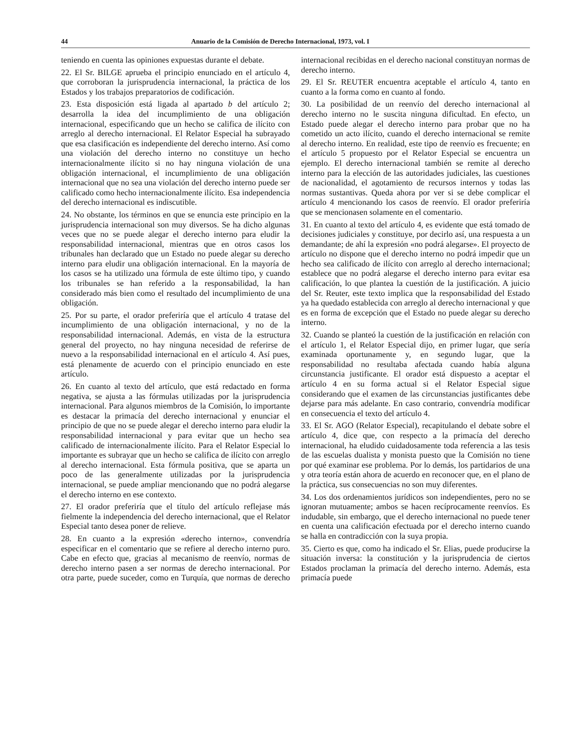44 Anuario de la Comisión de Derecho Internacional, 1973, vol. I
teniendo en cuenta las opiniones expuestas durante el debate.
22. El Sr. BILGE aprueba el principio enunciado en el artículo 4, que corroboran la jurisprudencia internacional, la práctica de los Estados y los trabajos preparatorios de codificación.
23. Esta disposición está ligada al apartado b del artículo 2; desarrolla la idea del incumplimiento de una obligación internacional, especificando que un hecho se califica de ilícito con arreglo al derecho internacional. El Relator Especial ha subrayado que esa clasificación es independiente del derecho interno. Así como una violación del derecho interno no constituye un hecho internacionalmente ilícito si no hay ninguna violación de una obligación internacional, el incumplimiento de una obligación internacional que no sea una violación del derecho interno puede ser calificado como hecho internacionalmente ilícito. Esa independencia del derecho internacional es indiscutible.
24. No obstante, los términos en que se enuncia este principio en la jurisprudencia internacional son muy diversos. Se ha dicho algunas veces que no se puede alegar el derecho interno para eludir la responsabilidad internacional, mientras que en otros casos los tribunales han declarado que un Estado no puede alegar su derecho interno para eludir una obligación internacional. En la mayoría de los casos se ha utilizado una fórmula de este último tipo, y cuando los tribunales se han referido a la responsabilidad, la han considerado más bien como el resultado del incumplimiento de una obligación.
25. Por su parte, el orador preferiría que el artículo 4 tratase del incumplimiento de una obligación internacional, y no de la responsabilidad internacional. Además, en vista de la estructura general del proyecto, no hay ninguna necesidad de referirse de nuevo a la responsabilidad internacional en el artículo 4. Así pues, está plenamente de acuerdo con el principio enunciado en este artículo.
26. En cuanto al texto del artículo, que está redactado en forma negativa, se ajusta a las fórmulas utilizadas por la jurisprudencia internacional. Para algunos miembros de la Comisión, lo importante es destacar la primacía del derecho internacional y enunciar el principio de que no se puede alegar el derecho interno para eludir la responsabilidad internacional y para evitar que un hecho sea calificado de internacionalmente ilícito. Para el Relator Especial lo importante es subrayar que un hecho se califica de ilícito con arreglo al derecho internacional. Esta fórmula positiva, que se aparta un poco de las generalmente utilizadas por la jurisprudencia internacional, se puede ampliar mencionando que no podrá alegarse el derecho interno en ese contexto.
27. El orador preferiría que el título del artículo reflejase más fielmente la independencia del derecho internacional, que el Relator Especial tanto desea poner de relieve.
28. En cuanto a la expresión «derecho interno», convendría especificar en el comentario que se refiere al derecho interno puro. Cabe en efecto que, gracias al mecanismo de reenvío, normas de derecho interno pasen a ser normas de derecho internacional. Por otra parte, puede suceder, como en Turquía, que normas de derecho internacional recibidas en el derecho nacional constituyan normas de derecho interno.
29. El Sr. REUTER encuentra aceptable el artículo 4, tanto en cuanto a la forma como en cuanto al fondo.
30. La posibilidad de un reenvío del derecho internacional al derecho interno no le suscita ninguna dificultad. En efecto, un Estado puede alegar el derecho interno para probar que no ha cometido un acto ilícito, cuando el derecho internacional se remite al derecho interno. En realidad, este tipo de reenvío es frecuente; en el artículo 5 propuesto por el Relator Especial se encuentra un ejemplo. El derecho internacional también se remite al derecho interno para la elección de las autoridades judiciales, las cuestiones de nacionalidad, el agotamiento de recursos internos y todas las normas sustantivas. Queda ahora por ver si se debe complicar el artículo 4 mencionando los casos de reenvío. El orador preferiría que se mencionasen solamente en el comentario.
31. En cuanto al texto del artículo 4, es evidente que está tomado de decisiones judiciales y constituye, por decirlo así, una respuesta a un demandante; de ahí la expresión «no podrá alegarse». El proyecto de artículo no dispone que el derecho interno no podrá impedir que un hecho sea calificado de ilícito con arreglo al derecho internacional; establece que no podrá alegarse el derecho interno para evitar esa calificación, lo que plantea la cuestión de la justificación. A juicio del Sr. Reuter, este texto implica que la responsabilidad del Estado ya ha quedado establecida con arreglo al derecho internacional y que es en forma de excepción que el Estado no puede alegar su derecho interno.
32. Cuando se planteó la cuestión de la justificación en relación con el artículo 1, el Relator Especial dijo, en primer lugar, que sería examinada oportunamente y, en segundo lugar, que la responsabilidad no resultaba afectada cuando había alguna circunstancia justificante. El orador está dispuesto a aceptar el artículo 4 en su forma actual si el Relator Especial sigue considerando que el examen de las circunstancias justificantes debe dejarse para más adelante. En caso contrario, convendría modificar en consecuencia el texto del artículo 4.
33. El Sr. AGO (Relator Especial), recapitulando el debate sobre el artículo 4, dice que, con respecto a la primacía del derecho internacional, ha eludido cuidadosamente toda referencia a las tesis de las escuelas dualista y monista puesto que la Comisión no tiene por qué examinar ese problema. Por lo demás, los partidarios de una y otra teoría están ahora de acuerdo en reconocer que, en el plano de la práctica, sus consecuencias no son muy diferentes.
34. Los dos ordenamientos jurídicos son independientes, pero no se ignoran mutuamente; ambos se hacen recíprocamente reenvíos. Es indudable, sin embargo, que el derecho internacional no puede tener en cuenta una calificación efectuada por el derecho interno cuando se halla en contradicción con la suya propia.
35. Cierto es que, como ha indicado el Sr. Elias, puede producirse la situación inversa: la constitución y la jurisprudencia de ciertos Estados proclaman la primacía del derecho interno. Además, esta primacía puede